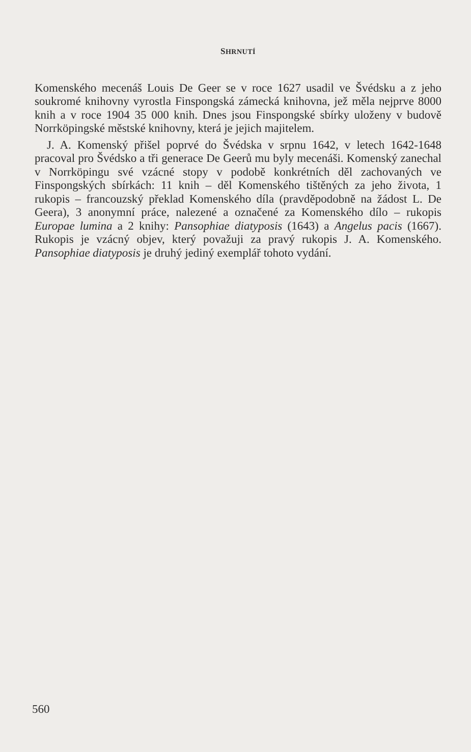SHRNUTÍ
Komenského mecenáš Louis De Geer se v roce 1627 usadil ve Švédsku a z jeho soukromé knihovny vyrostla Finspongská zámecká knihovna, jež měla nejprve 8000 knih a v roce 1904 35 000 knih. Dnes jsou Finspongské sbírky uloženy v budově Norrköpingské městské knihovny, která je jejich majitelem.
J. A. Komenský přišel poprvé do Švédska v srpnu 1642, v letech 1642-1648 pracoval pro Švédsko a tři generace De Geerů mu byly mecenáši. Komenský zanechal v Norrköpingu své vzácné stopy v podobě konkrétních děl zachovaných ve Finspongských sbírkách: 11 knih – děl Komenského tištěných za jeho života, 1 rukopis – francouzský překlad Komenského díla (pravděpodobně na žádost L. De Geera), 3 anonymní práce, nalezené a označené za Komenského dílo – rukopis Europae lumina a 2 knihy: Pansophiae diatyposis (1643) a Angelus pacis (1667). Rukopis je vzácný objev, který považuji za pravý rukopis J. A. Komenského. Pansophiae diatyposis je druhý jediný exemplář tohoto vydání.
560